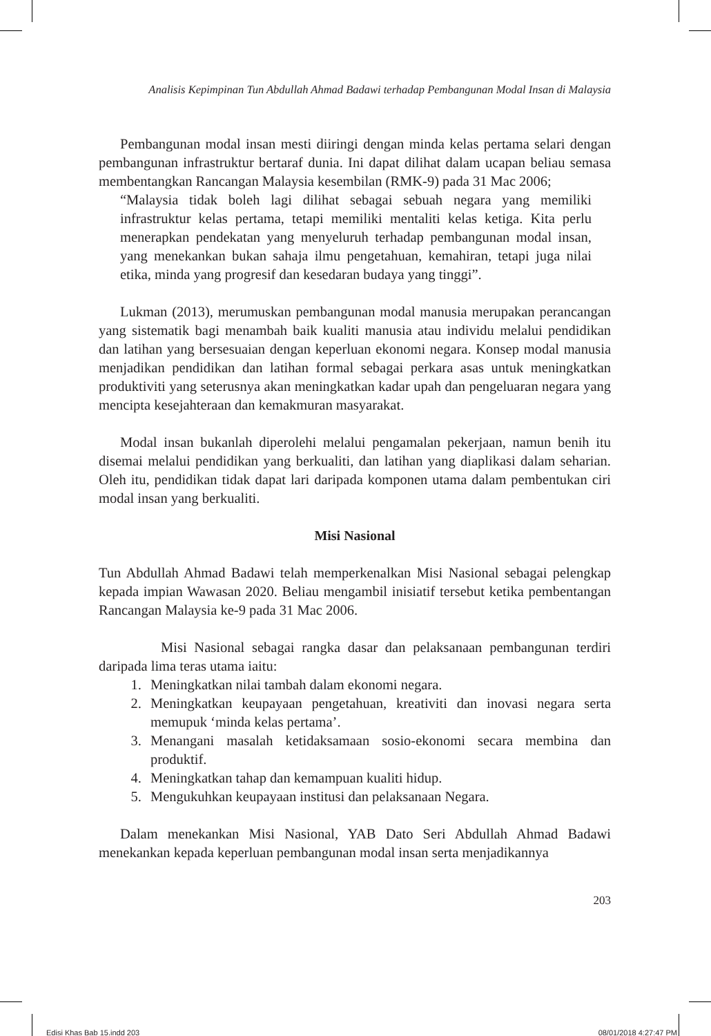Analisis Kepimpinan Tun Abdullah Ahmad Badawi terhadap Pembangunan Modal Insan di Malaysia
Pembangunan modal insan mesti diiringi dengan minda kelas pertama selari dengan pembangunan infrastruktur bertaraf dunia. Ini dapat dilihat dalam ucapan beliau semasa membentangkan Rancangan Malaysia kesembilan (RMK-9) pada 31 Mac 2006;
“Malaysia tidak boleh lagi dilihat sebagai sebuah negara yang memiliki infrastruktur kelas pertama, tetapi memiliki mentaliti kelas ketiga. Kita perlu menerapkan pendekatan yang menyeluruh terhadap pembangunan modal insan, yang menekankan bukan sahaja ilmu pengetahuan, kemahiran, tetapi juga nilai etika, minda yang progresif dan kesedaran budaya yang tinggi”.
Lukman (2013), merumuskan pembangunan modal manusia merupakan perancangan yang sistematik bagi menambah baik kualiti manusia atau individu melalui pendidikan dan latihan yang bersesuaian dengan keperluan ekonomi negara. Konsep modal manusia menjadikan pendidikan dan latihan formal sebagai perkara asas untuk meningkatkan produktiviti yang seterusnya akan meningkatkan kadar upah dan pengeluaran negara yang mencipta kesejahteraan dan kemakmuran masyarakat.
Modal insan bukanlah diperolehi melalui pengamalan pekerjaan, namun benih itu disemai melalui pendidikan yang berkualiti, dan latihan yang diaplikasi dalam seharian. Oleh itu, pendidikan tidak dapat lari daripada komponen utama dalam pembentukan ciri modal insan yang berkualiti.
Misi Nasional
Tun Abdullah Ahmad Badawi telah memperkenalkan Misi Nasional sebagai pelengkap kepada impian Wawasan 2020. Beliau mengambil inisiatif tersebut ketika pembentangan Rancangan Malaysia ke-9 pada 31 Mac 2006.
Misi Nasional sebagai rangka dasar dan pelaksanaan pembangunan terdiri daripada lima teras utama iaitu:
1. Meningkatkan nilai tambah dalam ekonomi negara.
2. Meningkatkan keupayaan pengetahuan, kreativiti dan inovasi negara serta memupuk ‘minda kelas pertama’.
3. Menangani masalah ketidaksamaan sosio-ekonomi secara membina dan produktif.
4. Meningkatkan tahap dan kemampuan kualiti hidup.
5. Mengukuhkan keupayaan institusi dan pelaksanaan Negara.
Dalam menekankan Misi Nasional, YAB Dato Seri Abdullah Ahmad Badawi menekankan kepada keperluan pembangunan modal insan serta menjadikannya
203
Edisi Khas Bab 15.indd 203 08/01/2018 4:27:47 PM